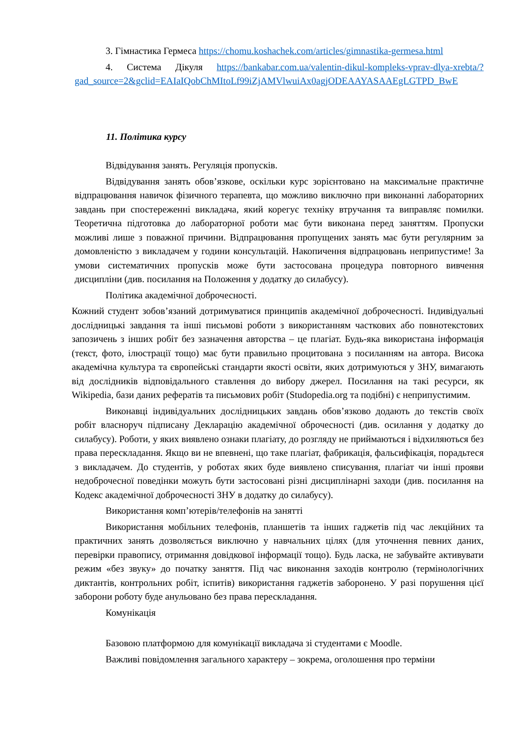3. Гімнастика Гермеса https://chomu.koshachek.com/articles/gimnastika-germesa.html
4. Система Дікуля https://bankabar.com.ua/valentin-dikul-kompleks-vprav-dlya-xrebta/?gad_source=2&gclid=EAIaIQobChMItoLf99iZjAMVlwuiAx0agjODEAAYASAAEgLGTPD_BwE
11. Політика курсу
Відвідування занять. Регуляція пропусків.
Відвідування занять обов’язкове, оскільки курс зорієнтовано на максимальне практичне відпрацювання навичок фізичного терапевта, що можливо виключно при виконанні лабораторних завдань при спостереженні викладача, який корегує техніку втручання та виправляє помилки. Теоретична підготовка до лабораторної роботи має бути виконана перед заняттям. Пропуски можливі лише з поважної причини. Відпрацювання пропущених занять має бути регулярним за домовленістю з викладачем у години консультацій. Накопичення відпрацювань неприпустиме! За умови систематичних пропусків може бути застосована процедура повторного вивчення дисципліни (див. посилання на Положення у додатку до силабусу).
Політика академічної доброчесності.
Кожний студент зобов’язаний дотримуватися принципів академічної доброчесності. Індивідуальні дослідницькі завдання та інші письмові роботи з використанням часткових або повнотекстових запозичень з інших робіт без зазначення авторства – це плагіат. Будь-яка використана інформація (текст, фото, ілюстрації тощо) має бути правильно процитована з посиланням на автора. Висока академічна культура та європейські стандарти якості освіти, яких дотримуються у ЗНУ, вимагають від дослідників відповідального ставлення до вибору джерел. Посилання на такі ресурси, як Wikipedia, бази даних рефератів та письмових робіт (Studopedia.org та подібні) є неприпустимим.
Виконавці індивідуальних дослідницьких завдань обов’язково додають до текстів своїх робіт власноруч підписану Декларацію академічної оброчесності (див. осилання у додатку до силабусу). Роботи, у яких виявлено ознаки плагіату, до розгляду не приймаються і відхиляються без права перескладання. Якщо ви не впевнені, що таке плагіат, фабрикація, фальсифікація, порадьтеся з викладачем. До студентів, у роботах яких буде виявлено списування, плагіат чи інші прояви недоброчесної поведінки можуть бути застосовані різні дисциплінарні заходи (див. посилання на Кодекс академічної доброчесності ЗНУ в додатку до силабусу).
Використання комп’ютерів/телефонів на занятті
Використання мобільних телефонів, планшетів та інших гаджетів під час лекційних та практичних занять дозволяється виключно у навчальних цілях (для уточнення певних даних, перевірки правопису, отримання довідкової інформації тощо). Будь ласка, не забувайте активувати режим «без звуку» до початку заняття. Під час виконання заходів контролю (термінологічних диктантів, контрольних робіт, іспитів) використання гаджетів заборонено. У разі порушення цієї заборони роботу буде анульовано без права перескладання.
Комунікація
Базовою платформою для комунікації викладача зі студентами є Moodle.
Важливі повідомлення загального характеру – зокрема, оголошення про терміни